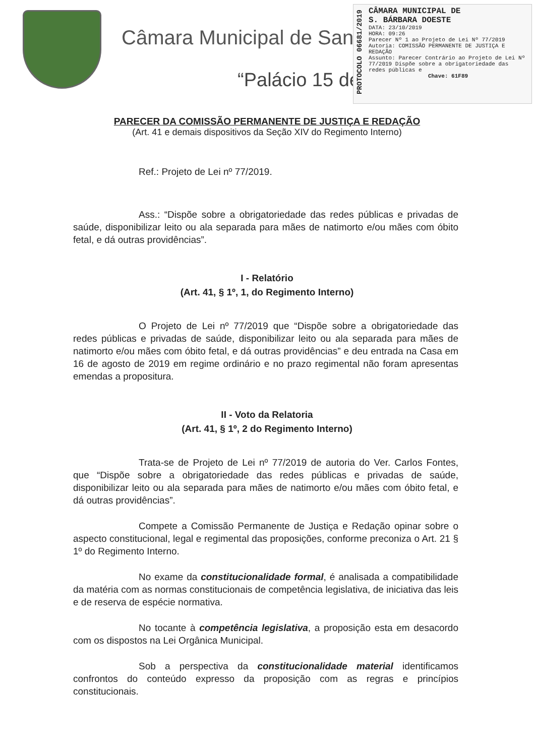Câmara Municipal de San
“Palácio 15 de
PROTOCOLO 06681/2019
CÂMARA MUNICIPAL DE
S. BÁRBARA DOESTE
DATA: 23/10/2019
HORA: 09:26
Parecer Nº 1 ao Projeto de Lei Nº 77/2019
Autoria: COMISSÃO PERMANENTE DE JUSTIÇA E REDAÇÃO
Assunto: Parecer Contrário ao Projeto de Lei Nº 77/2019 Dispõe sobre a obrigatoriedade das redes públicas e
Chave: 61F89
PARECER DA COMISSÃO PERMANENTE DE JUSTIÇA E REDAÇÃO
(Art. 41 e demais dispositivos da Seção XIV do Regimento Interno)
Ref.: Projeto de Lei nº 77/2019.
Ass.: “Dispõe sobre a obrigatoriedade das redes públicas e privadas de saúde, disponibilizar leito ou ala separada para mães de natimorto e/ou mães com óbito fetal, e dá outras providências”.
I - Relatório
(Art. 41, § 1º, 1, do Regimento Interno)
O Projeto de Lei nº 77/2019 que “Dispõe sobre a obrigatoriedade das redes públicas e privadas de saúde, disponibilizar leito ou ala separada para mães de natimorto e/ou mães com óbito fetal, e dá outras providências” e deu entrada na Casa em 16 de agosto de 2019 em regime ordinário e no prazo regimental não foram apresentas emendas a propositura.
II - Voto da Relatoria
(Art. 41, § 1º, 2 do Regimento Interno)
Trata-se de Projeto de Lei nº 77/2019 de autoria do Ver. Carlos Fontes, que “Dispõe sobre a obrigatoriedade das redes públicas e privadas de saúde, disponibilizar leito ou ala separada para mães de natimorto e/ou mães com óbito fetal, e dá outras providências”.
Compete a Comissão Permanente de Justiça e Redação opinar sobre o aspecto constitucional, legal e regimental das proposições, conforme preconiza o Art. 21 § 1º do Regimento Interno.
No exame da constitucionalidade formal, é analisada a compatibilidade da matéria com as normas constitucionais de competência legislativa, de iniciativa das leis e de reserva de espécie normativa.
No tocante à competência legislativa, a proposição esta em desacordo com os dispostos na Lei Orgânica Municipal.
Sob a perspectiva da constitucionalidade material identificamos confrontos do conteúdo expresso da proposição com as regras e princípios constitucionais.